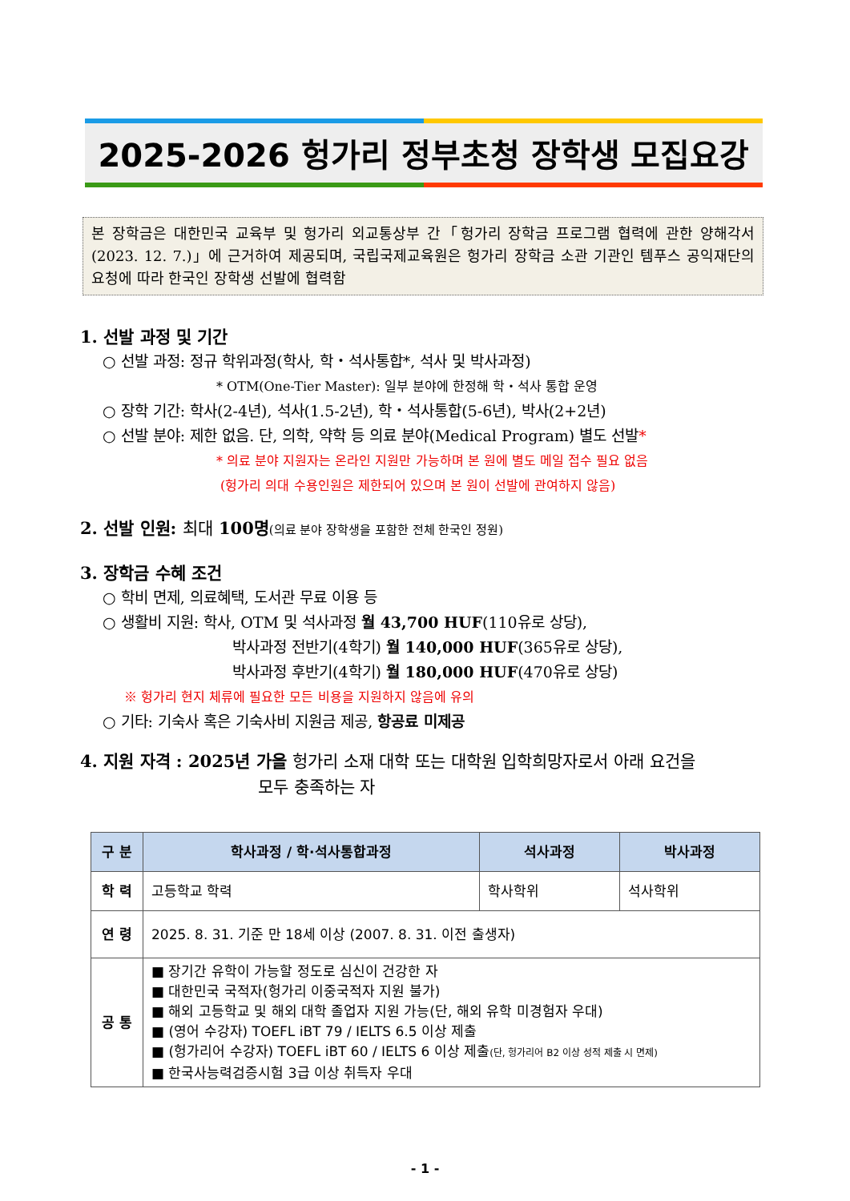2025-2026 헝가리 정부초청 장학생 모집요강
본 장학금은 대한민국 교육부 및 헝가리 외교통상부 간「헝가리 장학금 프로그램 협력에 관한 양해각서(2023. 12. 7.)」에 근거하여 제공되며, 국립국제교육원은 헝가리 장학금 소관 기관인 템푸스 공익재단의 요청에 따라 한국인 장학생 선발에 협력함
1. 선발 과정 및 기간
○ 선발 과정: 정규 학위과정(학사, 학・석사통합*, 석사 및 박사과정)
* OTM(One-Tier Master): 일부 분야에 한정해 학・석사 통합 운영
○ 장학 기간: 학사(2-4년), 석사(1.5-2년), 학・석사통합(5-6년), 박사(2+2년)
○ 선발 분야: 제한 없음. 단, 의학, 약학 등 의료 분야(Medical Program) 별도 선발*
* 의료 분야 지원자는 온라인 지원만 가능하며 본 원에 별도 메일 접수 필요 없음
(헝가리 의대 수용인원은 제한되어 있으며 본 원이 선발에 관여하지 않음)
2. 선발 인원: 최대 100명(의료 분야 장학생을 포함한 전체 한국인 정원)
3. 장학금 수혜 조건
○ 학비 면제, 의료혜택, 도서관 무료 이용 등
○ 생활비 지원: 학사, OTM 및 석사과정 월 43,700 HUF(110유로 상당),
박사과정 전반기(4학기) 월 140,000 HUF(365유로 상당),
박사과정 후반기(4학기) 월 180,000 HUF(470유로 상당)
※ 헝가리 현지 체류에 필요한 모든 비용을 지원하지 않음에 유의
○ 기타: 기숙사 혹은 기숙사비 지원금 제공, 항공료 미제공
4. 지원 자격 : 2025년 가을 헝가리 소재 대학 또는 대학원 입학희망자로서 아래 요건을
모두 충족하는 자
| 구 분 | 학사과정 / 학·석사통합과정 | 석사과정 | 박사과정 |
| --- | --- | --- | --- |
| 학 력 | 고등학교 학력 | 학사학위 | 석사학위 |
| 연 령 | 2025. 8. 31. 기준 만 18세 이상 (2007. 8. 31. 이전 출생자) | | |
| 공 통 | ■ 장기간 유학이 가능할 정도로 심신이 건강한 자 ■ 대한민국 국적자(헝가리 이중국적자 지원 불가) ■ 해외 고등학교 및 해외 대학 졸업자 지원 가능(단, 해외 유학 미경험자 우대) ■ (영어 수강자) TOEFL iBT 79 / IELTS 6.5 이상 제출 ■ (헝가리어 수강자) TOEFL iBT 60 / IELTS 6 이상 제출 (단, 헝가리어 B2 이상 성적 제출 시 면제) ■ 한국사능력검증시험 3급 이상 취득자 우대 | | |
- 1 -